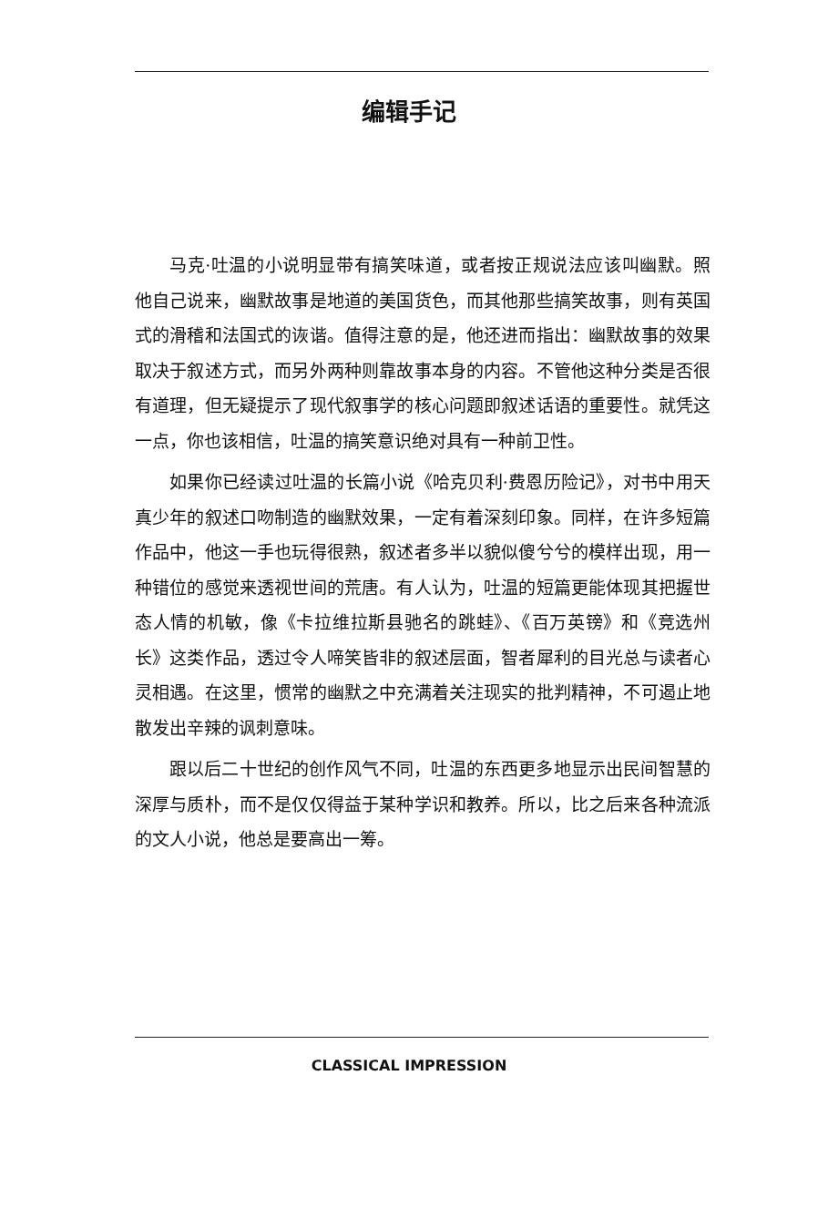编辑手记
马克·吐温的小说明显带有搞笑味道，或者按正规说法应该叫幽默。照他自己说来，幽默故事是地道的美国货色，而其他那些搞笑故事，则有英国式的滑稽和法国式的诙谐。值得注意的是，他还进而指出：幽默故事的效果取决于叙述方式，而另外两种则靠故事本身的内容。不管他这种分类是否很有道理，但无疑提示了现代叙事学的核心问题即叙述话语的重要性。就凭这一点，你也该相信，吐温的搞笑意识绝对具有一种前卫性。
如果你已经读过吐温的长篇小说《哈克贝利·费恩历险记》，对书中用天真少年的叙述口吻制造的幽默效果，一定有着深刻印象。同样，在许多短篇作品中，他这一手也玩得很熟，叙述者多半以貌似傻兮兮的模样出现，用一种错位的感觉来透视世间的荒唐。有人认为，吐温的短篇更能体现其把握世态人情的机敏，像《卡拉维拉斯县驰名的跳蛙》、《百万英镑》和《竞选州长》这类作品，透过令人啼笑皆非的叙述层面，智者犀利的目光总与读者心灵相遇。在这里，惯常的幽默之中充满着关注现实的批判精神，不可遏止地散发出辛辣的讽刺意味。
跟以后二十世纪的创作风气不同，吐温的东西更多地显示出民间智慧的深厚与质朴，而不是仅仅得益于某种学识和教养。所以，比之后来各种流派的文人小说，他总是要高出一筹。
CLASSICAL IMPRESSION